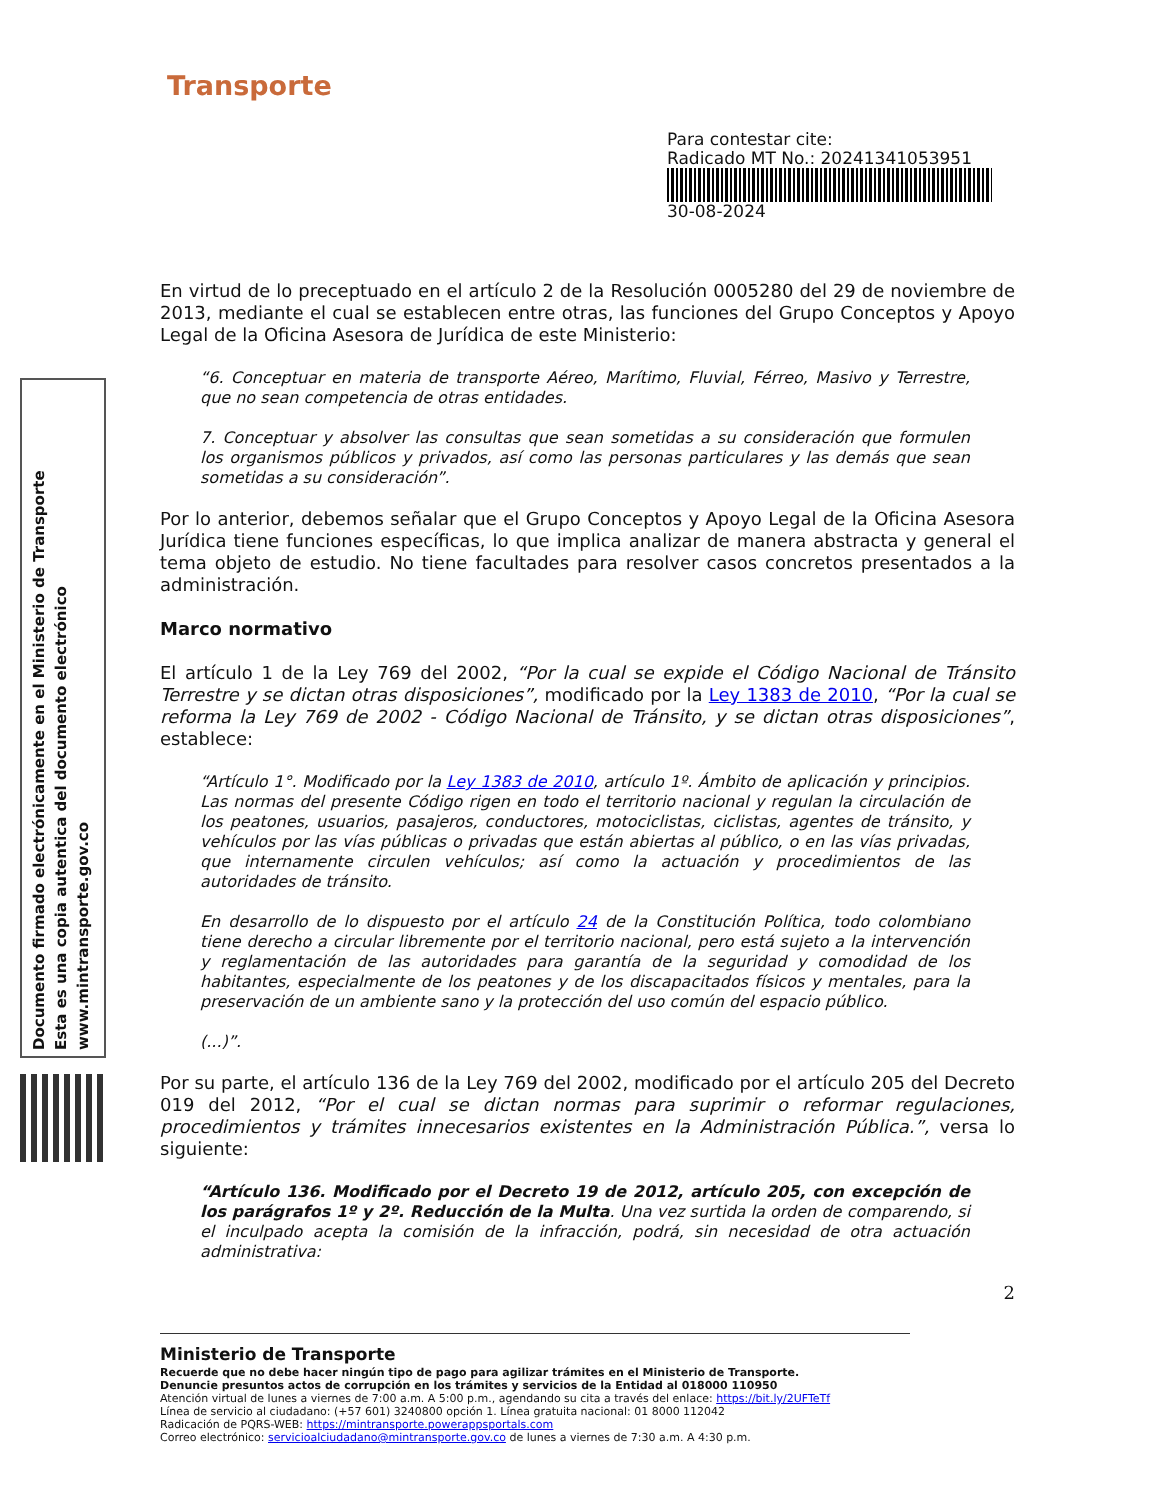Documento firmado electrónicamente en el Ministerio de Transporte
Esta es una copia autentica del documento electrónico
www.mintransporte.gov.co
Transporte
Para contestar cite:
Radicado MT No.: 20241341053951
30-08-2024
En virtud de lo preceptuado en el artículo 2 de la Resolución 0005280 del 29 de noviembre de 2013, mediante el cual se establecen entre otras, las funciones del Grupo Conceptos y Apoyo Legal de la Oficina Asesora de Jurídica de este Ministerio:
“6. Conceptuar en materia de transporte Aéreo, Marítimo, Fluvial, Férreo, Masivo y Terrestre, que no sean competencia de otras entidades.
7. Conceptuar y absolver las consultas que sean sometidas a su consideración que formulen los organismos públicos y privados, así como las personas particulares y las demás que sean sometidas a su consideración”.
Por lo anterior, debemos señalar que el Grupo Conceptos y Apoyo Legal de la Oficina Asesora Jurídica tiene funciones específicas, lo que implica analizar de manera abstracta y general el tema objeto de estudio. No tiene facultades para resolver casos concretos presentados a la administración.
Marco normativo
El artículo 1 de la Ley 769 del 2002, “Por la cual se expide el Código Nacional de Tránsito Terrestre y se dictan otras disposiciones”, modificado por la Ley 1383 de 2010, “Por la cual se reforma la Ley 769 de 2002 - Código Nacional de Tránsito, y se dictan otras disposiciones”, establece:
“Artículo 1°. Modificado por la Ley 1383 de 2010, artículo 1º. Ámbito de aplicación y principios. Las normas del presente Código rigen en todo el territorio nacional y regulan la circulación de los peatones, usuarios, pasajeros, conductores, motociclistas, ciclistas, agentes de tránsito, y vehículos por las vías públicas o privadas que están abiertas al público, o en las vías privadas, que internamente circulen vehículos; así como la actuación y procedimientos de las autoridades de tránsito.
En desarrollo de lo dispuesto por el artículo 24 de la Constitución Política, todo colombiano tiene derecho a circular libremente por el territorio nacional, pero está sujeto a la intervención y reglamentación de las autoridades para garantía de la seguridad y comodidad de los habitantes, especialmente de los peatones y de los discapacitados físicos y mentales, para la preservación de un ambiente sano y la protección del uso común del espacio público.
(...)”.
Por su parte, el artículo 136 de la Ley 769 del 2002, modificado por el artículo 205 del Decreto 019 del 2012, “Por el cual se dictan normas para suprimir o reformar regulaciones, procedimientos y trámites innecesarios existentes en la Administración Pública.”, versa lo siguiente:
“Artículo 136. Modificado por el Decreto 19 de 2012, artículo 205, con excepción de los parágrafos 1º y 2º. Reducción de la Multa. Una vez surtida la orden de comparendo, si el inculpado acepta la comisión de la infracción, podrá, sin necesidad de otra actuación administrativa:
2
Ministerio de Transporte
Recuerde que no debe hacer ningún tipo de pago para agilizar trámites en el Ministerio de Transporte.
Denuncie presuntos actos de corrupción en los trámites y servicios de la Entidad al 018000 110950
Atención virtual de lunes a viernes de 7:00 a.m. A 5:00 p.m., agendando su cita a través del enlace: https://bit.ly/2UFTeTf
Línea de servicio al ciudadano: (+57 601) 3240800 opción 1. Línea gratuita nacional: 01 8000 112042
Radicación de PQRS-WEB: https://mintransporte.powerappsportals.com
Correo electrónico: servicioalciudadano@mintransporte.gov.co de lunes a viernes de 7:30 a.m. A 4:30 p.m.